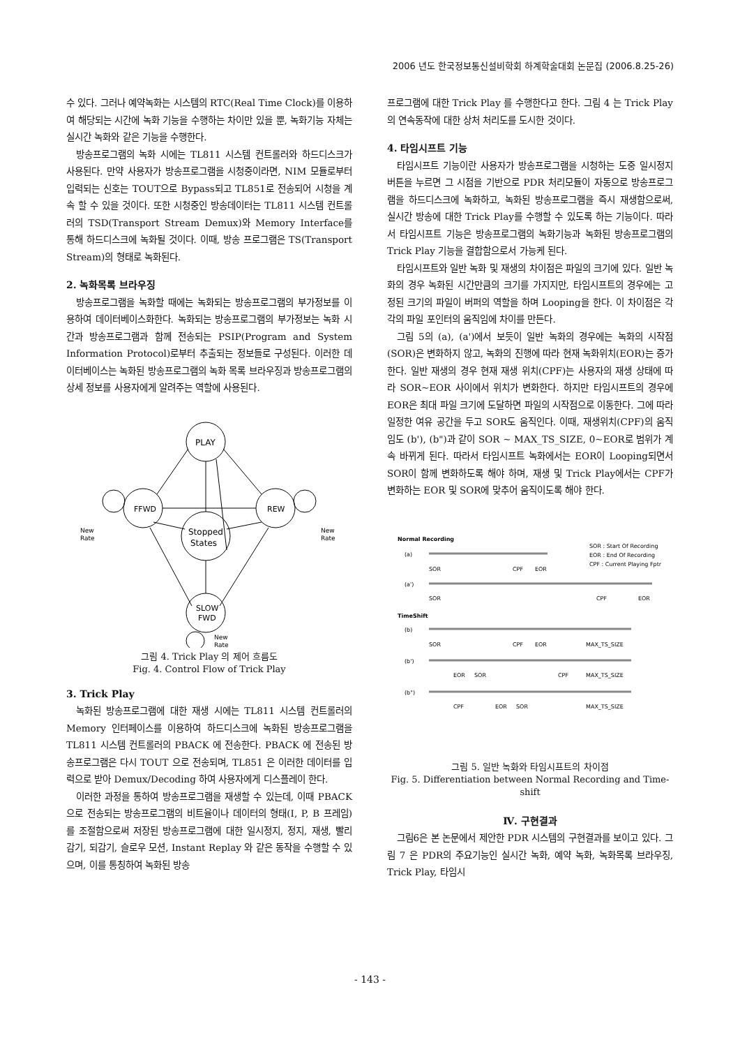2006 년도 한국정보통신설비학회 하계학술대회 논문집 (2006.8.25-26)
수 있다. 그러나 예약녹화는 시스템의 RTC(Real Time Clock)를 이용하여 해당되는 시간에 녹화 기능을 수행하는 차이만 있을 뿐, 녹화기능 자체는 실시간 녹화와 같은 기능을 수행한다.
방송프로그램의 녹화 시에는 TL811 시스템 컨트롤러와 하드디스크가 사용된다. 만약 사용자가 방송프로그램을 시청중이라면, NIM 모듈로부터 입력되는 신호는 TOUT으로 Bypass되고 TL851로 전송되어 시청을 계속 할 수 있을 것이다. 또한 시청중인 방송데이터는 TL811 시스템 컨트롤러의 TSD(Transport Stream Demux)와 Memory Interface를 통해 하드디스크에 녹화될 것이다. 이때, 방송 프로그램은 TS(Transport Stream)의 형태로 녹화된다.
2. 녹화목록 브라우징
방송프로그램을 녹화할 때에는 녹화되는 방송프로그램의 부가정보를 이용하여 데이터베이스화한다. 녹화되는 방송프로그램의 부가정보는 녹화 시간과 방송프로그램과 함께 전송되는 PSIP(Program and System Information Protocol)로부터 추출되는 정보들로 구성된다. 이러한 데이터베이스는 녹화된 방송프로그램의 녹화 목록 브라우징과 방송프로그램의 상세 정보를 사용자에게 알려주는 역할에 사용된다.
PLAY
FFWD
REW
Stopped
States
SLOW
FWD
New
Rate
New
Rate
New
Rate
그림 4. Trick Play 의 제어 흐름도
Fig. 4. Control Flow of Trick Play
3. Trick Play
녹화된 방송프로그램에 대한 재생 시에는 TL811 시스템 컨트롤러의 Memory 인터페이스를 이용하여 하드디스크에 녹화된 방송프로그램을 TL811 시스템 컨트롤러의 PBACK 에 전송한다. PBACK 에 전송된 방송프로그램은 다시 TOUT 으로 전송되며, TL851 은 이러한 데이터를 입력으로 받아 Demux/Decoding 하여 사용자에게 디스플레이 한다.
이러한 과정을 통하여 방송프로그램을 재생할 수 있는데, 이때 PBACK 으로 전송되는 방송프로그램의 비트율이나 데이터의 형태(I, P, B 프레임)를 조절함으로써 저장된 방송프로그램에 대한 일시정지, 정지, 재생, 빨리 감기, 되감기, 슬로우 모션, Instant Replay 와 같은 동작을 수행할 수 있으며, 이를 통칭하여 녹화된 방송
프로그램에 대한 Trick Play 를 수행한다고 한다. 그림 4 는 Trick Play 의 연속동작에 대한 상처 처리도를 도시한 것이다.
4. 타임시프트 기능
타임시프트 기능이란 사용자가 방송프로그램을 시청하는 도중 일시정지 버튼을 누르면 그 시점을 기반으로 PDR 처리모듈이 자동으로 방송프로그램을 하드디스크에 녹화하고, 녹화된 방송프로그램을 즉시 재생함으로써, 실시간 방송에 대한 Trick Play를 수행할 수 있도록 하는 기능이다. 따라서 타임시프트 기능은 방송프로그램의 녹화기능과 녹화된 방송프로그램의 Trick Play 기능을 결합함으로서 가능케 된다.
타임시프트와 일반 녹화 및 재생의 차이점은 파일의 크기에 있다. 일반 녹화의 경우 녹화된 시간만큼의 크기를 가지지만, 타임시프트의 경우에는 고정된 크기의 파일이 버퍼의 역할을 하며 Looping을 한다. 이 차이점은 각각의 파일 포인터의 움직임에 차이를 만든다.
그림 5의 (a), (a')에서 보듯이 일반 녹화의 경우에는 녹화의 시작점(SOR)은 변화하지 않고, 녹화의 진행에 따라 현재 녹화위치(EOR)는 증가한다. 일반 재생의 경우 현재 재생 위치(CPF)는 사용자의 재생 상태에 따라 SOR~EOR 사이에서 위치가 변화한다. 하지만 타임시프트의 경우에 EOR은 최대 파일 크기에 도달하면 파일의 시작점으로 이동한다. 그에 따라 일정한 여유 공간을 두고 SOR도 움직인다. 이때, 재생위치(CPF)의 움직임도 (b'), (b")과 같이 SOR ~ MAX_TS_SIZE, 0~EOR로 범위가 계속 바뀌게 된다. 따라서 타임시프트 녹화에서는 EOR이 Looping되면서 SOR이 함께 변화하도록 해야 하며, 재생 및 Trick Play에서는 CPF가 변화하는 EOR 및 SOR에 맞추어 움직이도록 해야 한다.
Normal Recording
SOR : Start Of Recording
EOR : End Of Recording
CPF : Current Playing Fptr
(a)
SOR
CPF
EOR
(a')
SOR
CPF
EOR
TimeShift
(b)
SOR
CPF
EOR
MAX_TS_SIZE
(b')
EOR
SOR
CPF
MAX_TS_SIZE
(b")
CPF
EOR
SOR
MAX_TS_SIZE
그림 5. 일반 녹화와 타임시프트의 차이점
Fig. 5. Differentiation between Normal Recording and Time-shift
Ⅳ. 구현결과
그림6은 본 논문에서 제안한 PDR 시스템의 구현결과를 보이고 있다. 그림 7 은 PDR의 주요기능인 실시간 녹화, 예약 녹화, 녹화목록 브라우징, Trick Play, 타임시
- 143 -